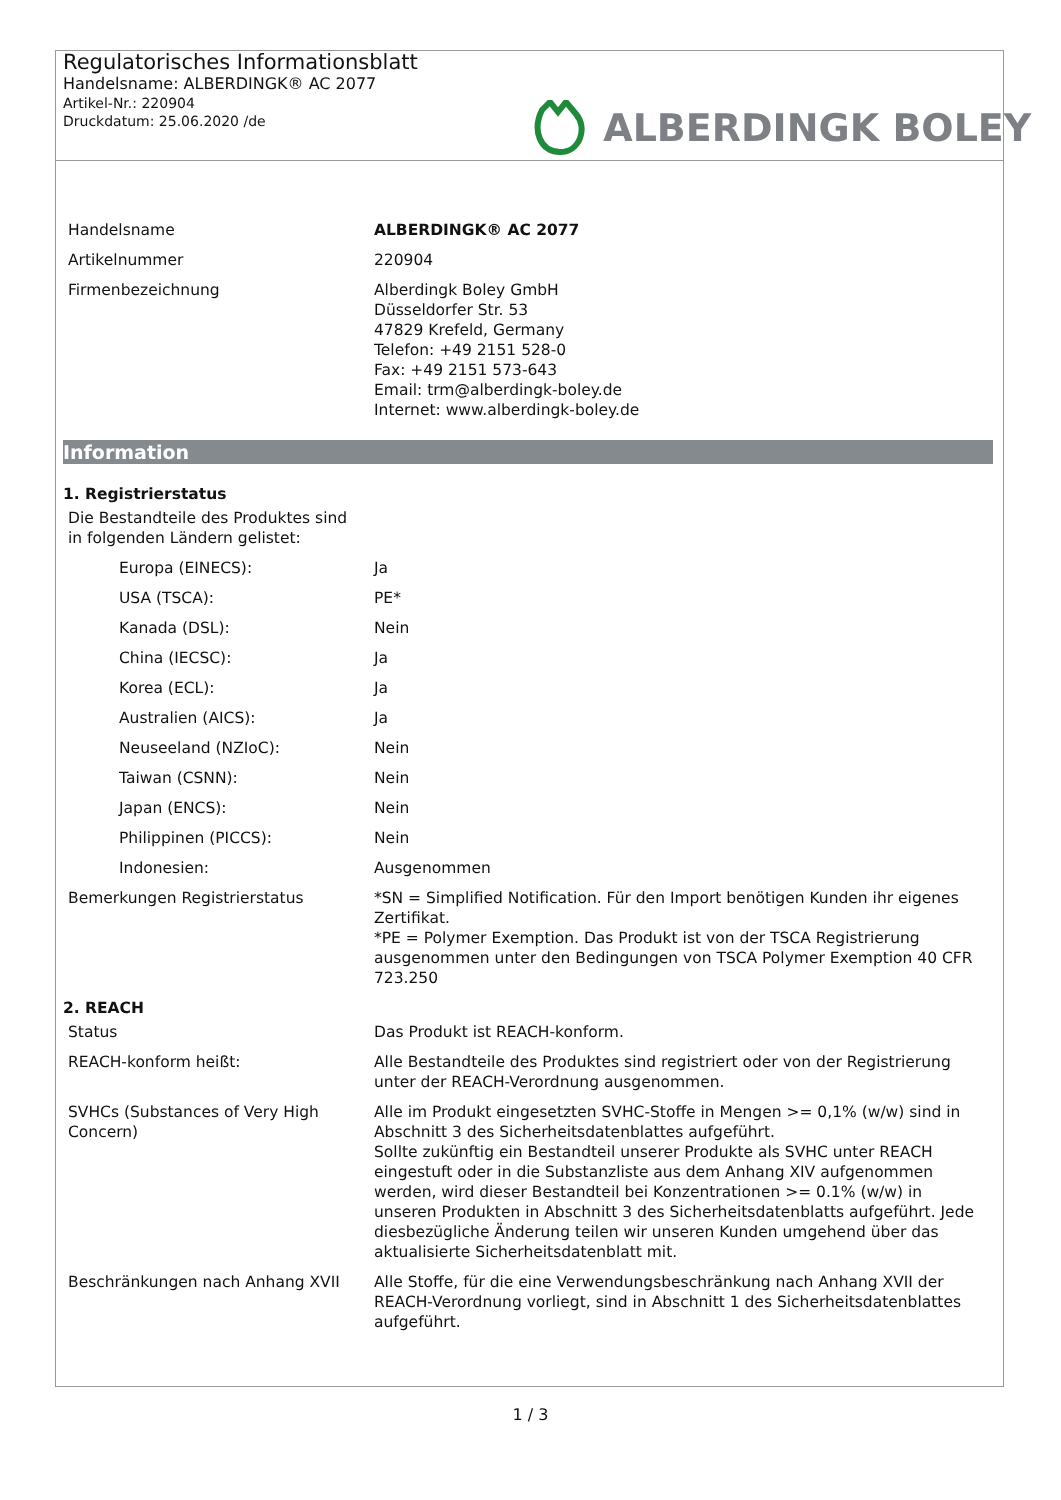Regulatorisches Informationsblatt
Handelsname: ALBERDINGK® AC 2077
Artikel-Nr.: 220904
Druckdatum: 25.06.2020 /de
ALBERDINGK BOLEY
| Handelsname | ALBERDINGK® AC 2077 |
| Artikelnummer | 220904 |
| Firmenbezeichnung | Alberdingk Boley GmbH Düsseldorfer Str. 53 47829 Krefeld, Germany Telefon: +49 2151 528-0 Fax: +49 2151 573-643 Email: trm@alberdingk-boley.de Internet: www.alberdingk-boley.de |
Information
1. Registrierstatus
| Die Bestandteile des Produktes sind in folgenden Ländern gelistet: | |
| Europa (EINECS): | Ja |
| USA (TSCA): | PE* |
| Kanada (DSL): | Nein |
| China (IECSC): | Ja |
| Korea (ECL): | Ja |
| Australien (AICS): | Ja |
| Neuseeland (NZIoC): | Nein |
| Taiwan (CSNN): | Nein |
| Japan (ENCS): | Nein |
| Philippinen (PICCS): | Nein |
| Indonesien: | Ausgenommen |
| Bemerkungen Registrierstatus | *SN = Simplified Notification. Für den Import benötigen Kunden ihr eigenes Zertifikat. *PE = Polymer Exemption. Das Produkt ist von der TSCA Registrierung ausgenommen unter den Bedingungen von TSCA Polymer Exemption 40 CFR 723.250 |
2. REACH
| Status | Das Produkt ist REACH-konform. |
| REACH-konform heißt: | Alle Bestandteile des Produktes sind registriert oder von der Registrierung unter der REACH-Verordnung ausgenommen. |
| SVHCs (Substances of Very High Concern) | Alle im Produkt eingesetzten SVHC-Stoffe in Mengen >= 0,1% (w/w) sind in Abschnitt 3 des Sicherheitsdatenblattes aufgeführt. Sollte zukünftig ein Bestandteil unserer Produkte als SVHC unter REACH eingestuft oder in die Substanzliste aus dem Anhang XIV aufgenommen werden, wird dieser Bestandteil bei Konzentrationen >= 0.1% (w/w) in unseren Produkten in Abschnitt 3 des Sicherheitsdatenblatts aufgeführt. Jede diesbezügliche Änderung teilen wir unseren Kunden umgehend über das aktualisierte Sicherheitsdatenblatt mit. |
| Beschränkungen nach Anhang XVII | Alle Stoffe, für die eine Verwendungsbeschränkung nach Anhang XVII der REACH-Verordnung vorliegt, sind in Abschnitt 1 des Sicherheitsdatenblattes aufgeführt. |
1 / 3